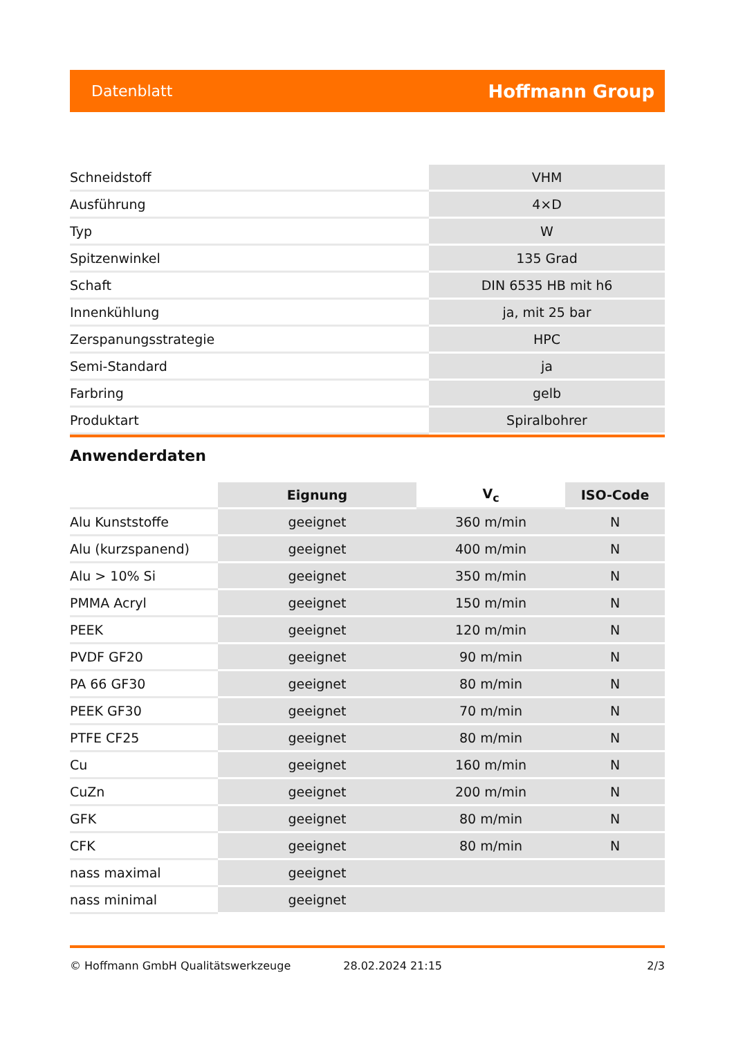Datenblatt Hoffmann Group
| Schneidstoff | VHM |
| Ausführung | 4×D |
| Typ | W |
| Spitzenwinkel | 135 Grad |
| Schaft | DIN 6535 HB mit h6 |
| Innenkühlung | ja, mit 25 bar |
| Zerspanungsstrategie | HPC |
| Semi-Standard | ja |
| Farbring | gelb |
| Produktart | Spiralbohrer |
Anwenderdaten
| | Eignung | V<sub>c</sub> | ISO-Code |
| --- | --- | --- | --- |
| Alu Kunststoffe | geeignet | 360 m/min | N |
| Alu (kurzspanend) | geeignet | 400 m/min | N |
| Alu > 10% Si | geeignet | 350 m/min | N |
| PMMA Acryl | geeignet | 150 m/min | N |
| PEEK | geeignet | 120 m/min | N |
| PVDF GF20 | geeignet | 90 m/min | N |
| PA 66 GF30 | geeignet | 80 m/min | N |
| PEEK GF30 | geeignet | 70 m/min | N |
| PTFE CF25 | geeignet | 80 m/min | N |
| Cu | geeignet | 160 m/min | N |
| CuZn | geeignet | 200 m/min | N |
| GFK | geeignet | 80 m/min | N |
| CFK | geeignet | 80 m/min | N |
| nass maximal | geeignet | | |
| nass minimal | geeignet | | |
© Hoffmann GmbH Qualitätswerkzeuge 28.02.2024 21:15 2/3